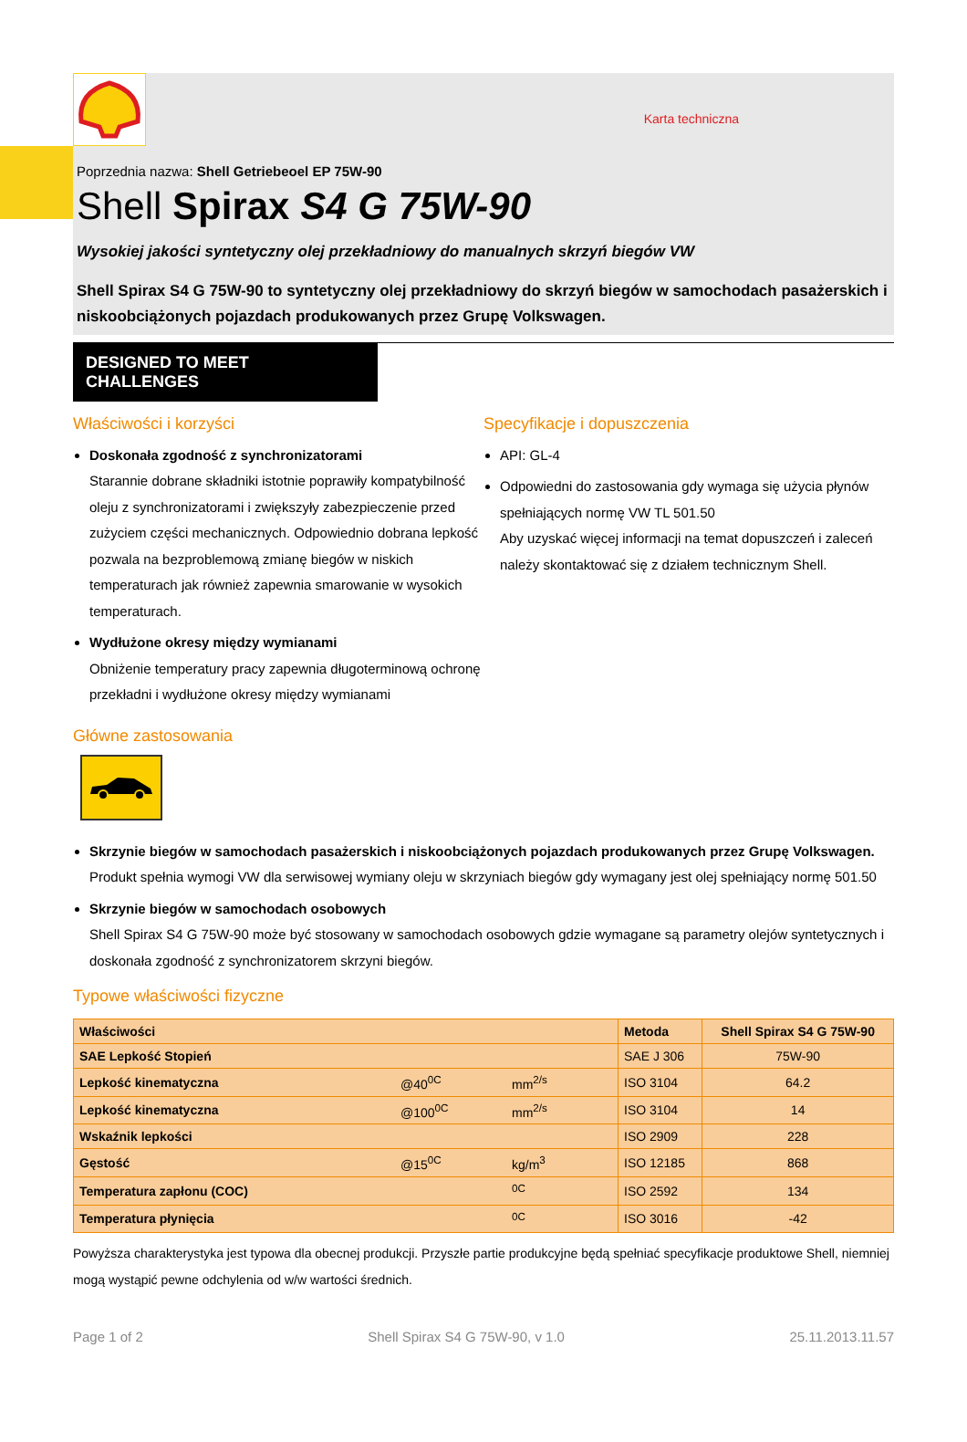Karta techniczna
Poprzednia nazwa: Shell Getriebeoel EP 75W-90
Shell Spirax S4 G 75W-90
Wysokiej jakości syntetyczny olej przekładniowy do manualnych skrzyń biegów VW
Shell Spirax S4 G 75W-90 to syntetyczny olej przekładniowy do skrzyń biegów w samochodach pasażerskich i niskoobciążonych pojazdach produkowanych przez Grupę Volkswagen.
DESIGNED TO MEET CHALLENGES
Właściwości i korzyści
Doskonała zgodność z synchronizatorami
Starannie dobrane składniki istotnie poprawiły kompatybilność oleju z synchronizatorami i zwiększyły zabezpieczenie przed zużyciem części mechanicznych. Odpowiednio dobrana lepkość pozwala na bezproblemową zmianę biegów w niskich temperaturach jak również zapewnia smarowanie w wysokich temperaturach.
Wydłużone okresy między wymianami
Obniżenie temperatury pracy zapewnia długoterminową ochronę przekładni i wydłużone okresy między wymianami
Specyfikacje i dopuszczenia
API: GL-4
Odpowiedni do zastosowania gdy wymaga się użycia płynów spełniających normę VW TL 501.50
Aby uzyskać więcej informacji na temat dopuszczeń i zaleceń należy skontaktować się z działem technicznym Shell.
Główne zastosowania
Skrzynie biegów w samochodach pasażerskich i niskoobciążonych pojazdach produkowanych przez Grupę Volkswagen.
Produkt spełnia wymogi VW dla serwisowej wymiany oleju w skrzyniach biegów gdy wymagany jest olej spełniający normę 501.50
Skrzynie biegów w samochodach osobowych
Shell Spirax S4 G 75W-90 może być stosowany w samochodach osobowych gdzie wymagane są parametry olejów syntetycznych i doskonała zgodność z synchronizatorem skrzyni biegów.
Typowe właściwości fizyczne
| Właściwości | | | Metoda | Shell Spirax S4 G 75W-90 |
| --- | --- | --- | --- | --- |
| SAE Lepkość Stopień | | | SAE J 306 | 75W-90 |
| Lepkość kinematyczna | @40<sup>0C</sup> | mm<sup>2/s</sup> | ISO 3104 | 64.2 |
| Lepkość kinematyczna | @100<sup>0C</sup> | mm<sup>2/s</sup> | ISO 3104 | 14 |
| Wskaźnik lepkości | | | ISO 2909 | 228 |
| Gęstość | @15<sup>0C</sup> | kg/m<sup>3</sup> | ISO 12185 | 868 |
| Temperatura zapłonu (COC) | | <sup>0C</sup> | ISO 2592 | 134 |
| Temperatura płynięcia | | <sup>0C</sup> | ISO 3016 | -42 |
Powyższa charakterystyka jest typowa dla obecnej produkcji. Przyszłe partie produkcyjne będą spełniać specyfikacje produktowe Shell, niemniej mogą wystąpić pewne odchylenia od w/w wartości średnich.
Page 1 of 2 Shell Spirax S4 G 75W-90, v 1.0 25.11.2013.11.57